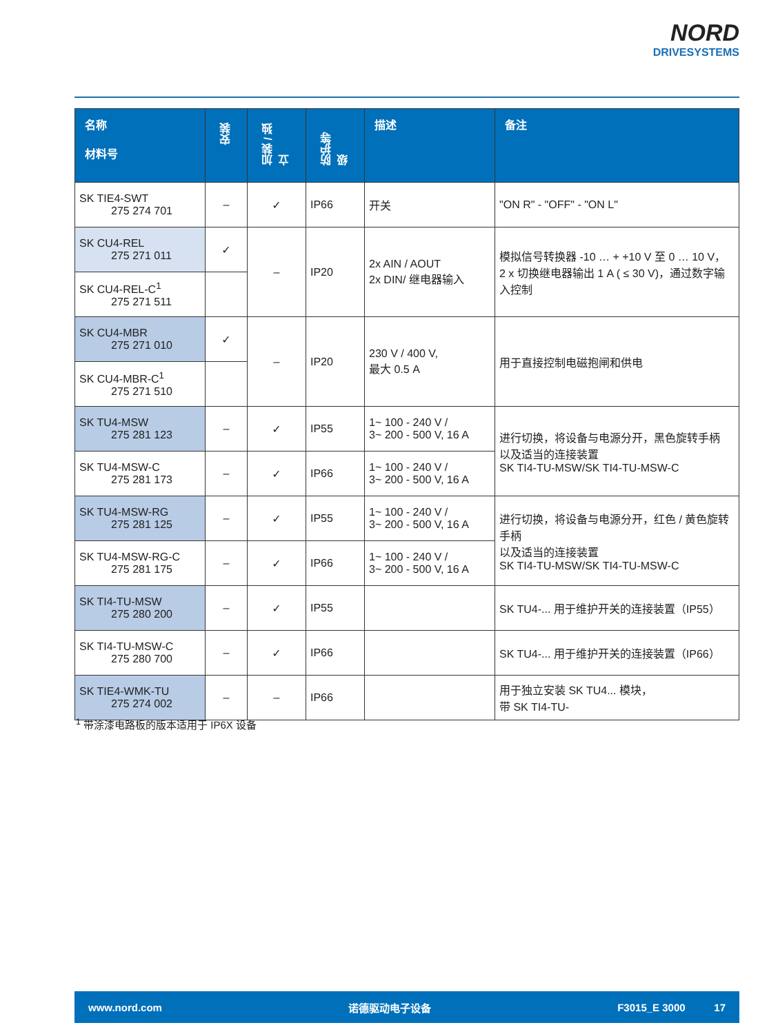NORD
DRIVESYSTEMS
| 名称 材料号 | 安装 | 加装 / 独立 | 防护等级 | 描述 | 备注 |
| --- | --- | --- | --- | --- | --- |
| SK TIE4-SWT 275 274 701 | – | ✓ | IP66 | 开关 | "ON R" - "OFF" - "ON L" |
| SK CU4-REL 275 271 011 | ✓ | – | IP20 | 2x AIN / AOUT 2x DIN/ 继电器输入 | 模拟信号转换器 -10 … + +10 V 至 0 … 10 V， 2 x 切换继电器输出 1 A ( ≤ 30 V)，通过数字输入控制 |
| SK CU4-REL-C<sup>1</sup> 275 271 511 | | | | | |
| SK CU4-MBR 275 271 010 | ✓ | – | IP20 | 230 V / 400 V, 最大 0.5 A | 用于直接控制电磁抱闸和供电 |
| SK CU4-MBR-C<sup>1</sup> 275 271 510 | | | | | |
| SK TU4-MSW 275 281 123 | – | ✓ | IP55 | 1~ 100 - 240 V / 3~ 200 - 500 V, 16 A | 进行切换，将设备与电源分开，黑色旋转手柄 以及适当的连接装置 SK TI4-TU-MSW/SK TI4-TU-MSW-C |
| SK TU4-MSW-C 275 281 173 | – | ✓ | IP66 | 1~ 100 - 240 V / 3~ 200 - 500 V, 16 A | |
| SK TU4-MSW-RG 275 281 125 | – | ✓ | IP55 | 1~ 100 - 240 V / 3~ 200 - 500 V, 16 A | 进行切换，将设备与电源分开，红色 / 黄色旋转手柄 以及适当的连接装置 SK TI4-TU-MSW/SK TI4-TU-MSW-C |
| SK TU4-MSW-RG-C 275 281 175 | – | ✓ | IP66 | 1~ 100 - 240 V / 3~ 200 - 500 V, 16 A | |
| SK TI4-TU-MSW 275 280 200 | – | ✓ | IP55 | | SK TU4-... 用于维护开关的连接装置（IP55） |
| SK TI4-TU-MSW-C 275 280 700 | – | ✓ | IP66 | | SK TU4-... 用于维护开关的连接装置（IP66） |
| SK TIE4-WMK-TU 275 274 002 | – | – | IP66 | | 用于独立安装 SK TU4... 模块， 带 SK TI4-TU- |
<sup>1</sup> 带涂漆电路板的版本适用于 IP6X 设备
www.nord.com 诺德驱动电子设备 F3015_E 3000 17